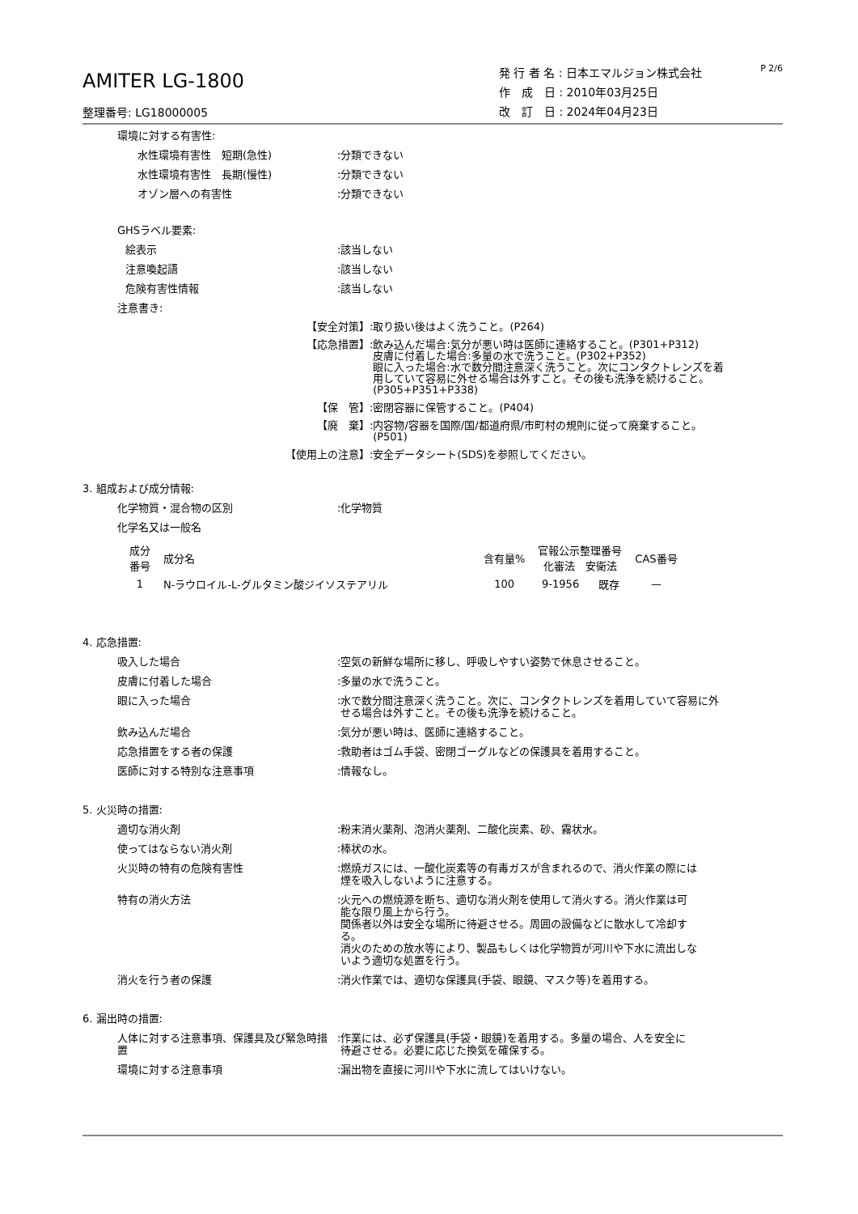AMITER LG-1800
整理番号: LG18000005
発 行 者 名 : 日本エマルジョン株式会社
作　成　日 : 2010年03月25日
改　訂　日 : 2024年04月23日
P 2/6
環境に対する有害性:
水性環境有害性　短期(急性) :分類できない
水性環境有害性　長期(慢性) :分類できない
オゾン層への有害性 :分類できない
GHSラベル要素:
絵表示 :該当しない
注意喚起語 :該当しない
危険有害性情報 :該当しない
注意書き:
【安全対策】 :取り扱い後はよく洗うこと。(P264)
【応急措置】 :飲み込んだ場合:気分が悪い時は医師に連絡すること。(P301+P312)
皮膚に付着した場合:多量の水で洗うこと。(P302+P352)
眼に入った場合:水で数分間注意深く洗うこと。次にコンタクトレンズを着
用していて容易に外せる場合は外すこと。その後も洗浄を続けること。
(P305+P351+P338)
【保　管】 :密閉容器に保管すること。(P404)
【廃　棄】 :内容物/容器を国際/国/都道府県/市町村の規則に従って廃棄すること。
(P501)
【使用上の注意】 :安全データシート(SDS)を参照してください。
3. 組成および成分情報:
化学物質・混合物の区別 :化学物質
化学名又は一般名
| 成分 番号 | 成分名 | 含有量% | 官報公示整理番号 化審法 安衛法 | | CAS番号 |
| --- | --- | --- | --- | --- | --- |
| 1 | N-ラウロイル-L-グルタミン酸ジイソステアリル | 100 | 9-1956 | 既存 | — |
4. 応急措置:
吸入した場合 :空気の新鮮な場所に移し、呼吸しやすい姿勢で休息させること。
皮膚に付着した場合 :多量の水で洗うこと。
眼に入った場合 :水で数分間注意深く洗うこと。次に、コンタクトレンズを着用していて容易に外
せる場合は外すこと。その後も洗浄を続けること。
飲み込んだ場合 :気分が悪い時は、医師に連絡すること。
応急措置をする者の保護 :救助者はゴム手袋、密閉ゴーグルなどの保護具を着用すること。
医師に対する特別な注意事項 :情報なし。
5. 火災時の措置:
適切な消火剤 :粉末消火薬剤、泡消火薬剤、二酸化炭素、砂、霧状水。
使ってはならない消火剤 :棒状の水。
火災時の特有の危険有害性 :燃焼ガスには、一酸化炭素等の有毒ガスが含まれるので、消火作業の際には
煙を吸入しないように注意する。
特有の消火方法 :火元への燃焼源を断ち、適切な消火剤を使用して消火する。消火作業は可
能な限り風上から行う。
関係者以外は安全な場所に待避させる。周囲の設備などに散水して冷却す
る。
消火のための放水等により、製品もしくは化学物質が河川や下水に流出しな
いよう適切な処置を行う。
消火を行う者の保護 :消火作業では、適切な保護具(手袋、眼鏡、マスク等)を着用する。
6. 漏出時の措置:
人体に対する注意事項、保護具及び緊急時措置
:作業には、必ず保護具(手袋・眼鏡)を着用する。多量の場合、人を安全に
待避させる。必要に応じた換気を確保する。
環境に対する注意事項 :漏出物を直接に河川や下水に流してはいけない。